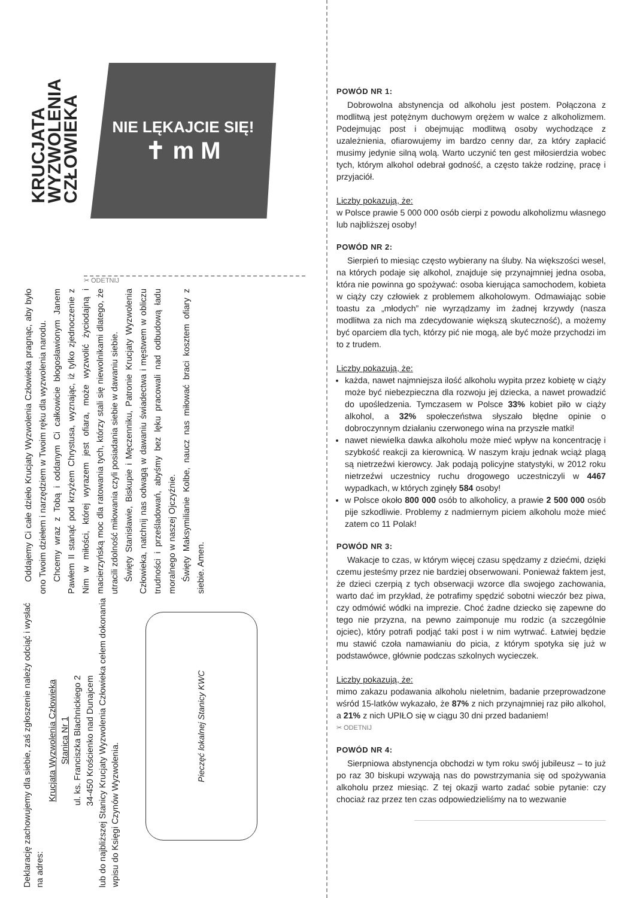KRUCJATA
WYZWOLENIA
CZŁOWIEKA
NIE LĘKAJCIE SIĘ!
✝ m M
✂ ODETNIJ
Oddajemy Ci całe dzieło Krucjaty Wyzwolenia Człowieka pragnąc, aby było ono Twoim dziełem i narzędziem w Twoim ręku dla wyzwolenia narodu.
Chcemy wraz z Tobą i oddanym Ci całkowicie błogosławionym Janem Pawłem II stanąć pod krzyżem Chrystusa, wyznając, iż tylko zjednoczenie z Nim w miłości, której wyrazem jest ofiara, może wyzwolić życiodajną i macierzyńską moc dla ratowania tych, którzy stali się niewolnikami dlatego, że utracili zdolność miłowania czyli posiadania siebie w dawaniu siebie.
Święty Stanisławie, Biskupie i Męczenniku, Patronie Krucjaty Wyzwolenia Człowieka, natchnij nas odwagą w dawaniu świadectwa i męstwem w obliczu trudności i prześladowań, abyśmy bez lęku pracowali nad odbudową ładu moralnego w naszej Ojczyźnie.
Święty Maksymilianie Kolbe, naucz nas miłować braci kosztem ofiary z siebie. Amen.
Deklarację zachowujemy dla siebie, zaś zgłoszenie należy odciąć i wysłać na adres:
Krucjata Wyzwolenia Człowieka
Stanica Nr 1
ul. ks. Franciszka Blachnickiego 2
34-450 Krościenko nad Dunajcem
lub do najbliższej Stanicy Krucjaty Wyzwolenia Człowieka celem dokonania wpisu do Księgi Czynów Wyzwolenia.
Pieczęć lokalnej Stanicy KWC
POWÓD NR 1:
Dobrowolna abstynencja od alkoholu jest postem. Połączona z modlitwą jest potężnym duchowym orężem w walce z alkoholizmem. Podejmując post i obejmując modlitwą osoby wychodzące z uzależnienia, ofiarowujemy im bardzo cenny dar, za który zapłacić musimy jedynie silną wolą. Warto uczynić ten gest miłosierdzia wobec tych, którym alkohol odebrał godność, a często także rodzinę, pracę i przyjaciół.
Liczby pokazują, że:
w Polsce prawie 5 000 000 osób cierpi z powodu alkoholizmu własnego lub najbliższej osoby!
POWÓD NR 2:
Sierpień to miesiąc często wybierany na śluby. Na większości wesel, na których podaje się alkohol, znajduje się przynajmniej jedna osoba, która nie powinna go spożywać: osoba kierująca samochodem, kobieta w ciąży czy człowiek z problemem alkoholowym. Odmawiając sobie toastu za „młodych” nie wyrządzamy im żadnej krzywdy (nasza modlitwa za nich ma zdecydowanie większą skuteczność), a możemy być oparciem dla tych, którzy pić nie mogą, ale być może przychodzi im to z trudem.
Liczby pokazują, że:
każda, nawet najmniejsza ilość alkoholu wypita przez kobietę w ciąży może być niebezpieczna dla rozwoju jej dziecka, a nawet prowadzić do upośledzenia. Tymczasem w Polsce 33% kobiet piło w ciąży alkohol, a 32% społeczeństwa słyszało błędne opinie o dobroczynnym działaniu czerwonego wina na przyszłe matki!
nawet niewielka dawka alkoholu może mieć wpływ na koncentrację i szybkość reakcji za kierownicą. W naszym kraju jednak wciąż plagą są nietrzeźwi kierowcy. Jak podają policyjne statystyki, w 2012 roku nietrzeźwi uczestnicy ruchu drogowego uczestniczyli w 4467 wypadkach, w których zginęły 584 osoby!
w Polsce około 800 000 osób to alkoholicy, a prawie 2 500 000 osób pije szkodliwie. Problemy z nadmiernym piciem alkoholu może mieć zatem co 11 Polak!
POWÓD NR 3:
Wakacje to czas, w którym więcej czasu spędzamy z dziećmi, dzięki czemu jesteśmy przez nie bardziej obserwowani. Ponieważ faktem jest, że dzieci czerpią z tych obserwacji wzorce dla swojego zachowania, warto dać im przykład, że potrafimy spędzić sobotni wieczór bez piwa, czy odmówić wódki na imprezie. Choć żadne dziecko się zapewne do tego nie przyzna, na pewno zaimponuje mu rodzic (a szczególnie ojciec), który potrafi podjąć taki post i w nim wytrwać. Łatwiej będzie mu stawić czoła namawianiu do picia, z którym spotyka się już w podstawówce, głównie podczas szkolnych wycieczek.
Liczby pokazują, że:
mimo zakazu podawania alkoholu nieletnim, badanie przeprowadzone wśród 15-latków wykazało, że 87% z nich przynajmniej raz piło alkohol, a 21% z nich UPIŁO się w ciągu 30 dni przed badaniem!
✂ ODETNIJ
POWÓD NR 4:
Sierpniowa abstynencja obchodzi w tym roku swój jubileusz – to już po raz 30 biskupi wzywają nas do powstrzymania się od spożywania alkoholu przez miesiąc. Z tej okazji warto zadać sobie pytanie: czy chociaż raz przez ten czas odpowiedzieliśmy na to wezwanie